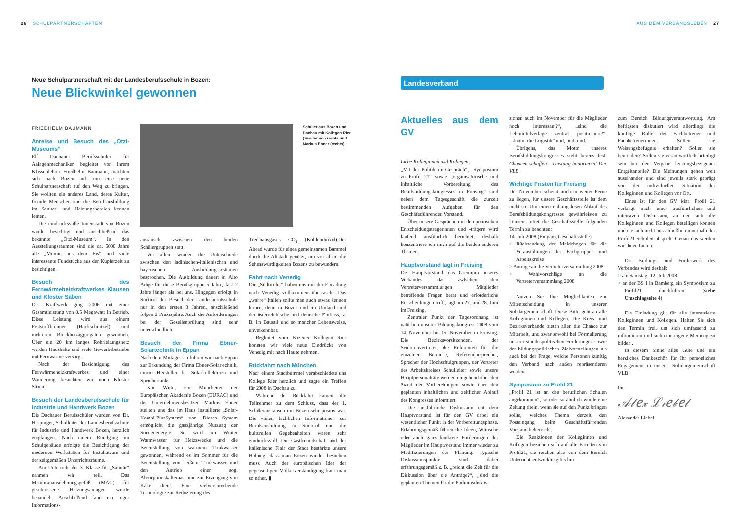26 SCHULPARTNERSCHAFTEN
Neue Schulpartnerschaft mit der Landesberufsschule in Bozen:
Neue Blickwinkel gewonnen
FRIEDHELM BAUMANN
Anreise und Besuch des „Ötzi-Museums“
Elf Dachauer Berufsschüler für Anlagenmechaniker, begleitet von ihrem Klassenlehrer Friedhelm Baumann, machten sich nach Bozen auf, um eine neue Schulpartnerschaft auf den Weg zu bringen. Sie wollten ein anderes Land, deren Kultur, fremde Menschen und die Berufsausbildung im Sanitär- und Heizungsbereich kennen lernen.
Die eindrucksvolle Innenstadt von Bozen wurde besichtigt und anschließend das bekannte „Ötzi-Museum“. In den Ausstellungsräumen sind die ca. 5000 Jahre alte „Mumie aus dem Eis“ und viele interessante Fundstücke aus der Kupferzeit zu besichtigen.
Besuch des Fernwärmeheizkraftwerkes Klausen und Kloster Säben
Das Kraftwerk ging 2006 mit einer Gesamtleistung von 8,5 Megawatt in Betrieb. Diese Leistung wird aus einem Feststoffbrenner (Hackschnitzel) und mehreren Blockheizaggregaten gewonnen. Über ein 20 km langes Rohrleitungsnetz werden Haushalte und viele Gewerbebetriebe mit Fernwärme versorgt.
Nach der Besichtigung des Fernwärmeheizkraftwerkes und einer Wanderung besuchten wir noch Kloster Säben.
Besuch der Landesberufsschule für Industrie und Handwerk Bozen
Die Dachauer Berufsschüler wurden von Dr. Haspinger, Schulleiter der Landesberufsschule für Industrie und Handwerk Bozen, herzlich empfangen. Nach einem Rundgang im Schulgebäude erfolgte die Besichtigung der modernen Werkstätten für Installateure und der zeitgemäßen Unterrichtsräume.
Am Unterricht der 3. Klasse für „Sanitär“ nahmen wir teil. Das Membranausdehnungsgefäß (MAG) für geschlossene Heizungsanlagen wurde behandelt. Anschließend fand ein reger Informations-
Schüler aus Bozen und Dachau mit Kollegen Rier (zweiter von rechts und Markus Ebner (rechts).
austausch zwischen den beiden Schülergruppen statt.
Vor allem wurden die Unterschiede zwischen den ladinischen-italienischen und bayerischen Ausbildungssystemen besprochen. Die Ausbildung dauert in Alto Adige für diese Berufsgruppe 5 Jahre, fast 2 Jahre länger als bei uns. Hingegen erfolgt in Südtirol der Besuch der Landesberufsschule nur in den ersten 3 Jahren, anschließend folgen 2 Praxisjahre. Auch die Anforderungen bei der Gesellenprüfung sind sehr unterschiedlich.
Besuch der Firma Ebner-Solartechnik in Eppan
Nach dem Mittagessen fuhren wir nach Eppan zur Erkundung der Firma Ebner-Solartechnik, einem Hersteller für Solarkollektoren und Speichertanks.
Kai Witte, ein Mitarbeiter der Europäischen Akademie Bozen (EURAC) und der Unternehmensbesitzer Markus Ebner stellten uns das im Haus installierte „Solar-Kombi-PlusSystem“ vor. Dieses System ermöglicht die ganzjährige Nutzung der Sonnenenergie. So wird im Winter Warmwasser für Heizzwecke und die Bereitstellung von warmem Trinkwasser gewonnen, während es im Sommer für die Bereitstellung von heißem Trinkwasser und den Antrieb einer sog. Absorptionskältemaschine zur Erzeugung von Kälte dient. Eine vielversprechende Technologie zur Reduzierung des
Treibhausgases CO<sub>2</sub> (Kohlendioxid).Der Abend wurde für einen gemeinsamen Bummel durch die Altstadt genützt, um vor allem die Sehenswürdigkeiten Bozens zu bewundern.
Fahrt nach Venedig
Die „Südtiroler“ haben uns mit der Einladung nach Venedig vollkommen überrascht. Das „wahre“ Italien sollte man auch etwas kennen lernen, denn in Bozen und im Umland sind der österreichische und deutsche Einfluss, z. B. im Baustil und so mancher Lebensweise, unverkennbar.
Begleitet vom Bozener Kollegen Rier konnten wir viele neue Eindrücke von Venedig mit nach Hause nehmen.
Rückfahrt nach München
Nach einem Stadtbummel verabschiedete uns Kollege Rier herzlich und sagte ein Treffen für 2008 in Dachau zu.
Während der Rückfahrt kamen alle Teilnehmer zu dem Schluss, dass der 1. Schüleraustausch mit Bozen sehr positiv war. Die vielen fachlichen Informationen zur Berufsausbildung in Südtirol und die kulturellen Gegebenheiten waren sehr eindrucksvoll. Die Gastfreundschaft und der italienische Flair der Stadt bestärkte unsere Haltung, dass man Bozen wieder besuchen muss. Auch der europäischen Idee der gegenseitigen Völkerverständigung kam man so näher. ▮
AUS DEM VERBANDSLEBEN 27
Landesverband
Aktuelles aus dem GV
Liebe Kolleginnen und Kollegen,
„Mit der Politik im Gespräch“, „Symposium zu Profil 21“ sowie „organisatorische und inhaltliche Vorbereitung des Berufsbildungskongresses in Freising“ sind neben dem Tagesgeschäft die zurzeit bestimmenden Aufgaben für den Geschäftsführenden Vorstand.
Über unsere Gespräche mit den politischen Entscheidungsträgerinnen und -trägern wird laufend ausführlich berichtet, deshalb konzentriere ich mich auf die beiden anderen Themen.
Hauptvorstand tagt in Freising
Der Hauptvorstand, das Gremium unseres Verbandes, das zwischen den Vertreterversammlungen Mitglieder betreffende Fragen berät und erforderliche Entscheidungen trifft, tagt am 27. und 28. Juni im Freising.
Zentraler Punkt der Tagesordnung ist natürlich unserer Bildungskongress 2008 vom 14. November bis 15. November in Freising. Die Bezirksvorsitzenden, der Seniorenvertreter, die Referenten für die einzelnen Bereiche, Referendarsprecher, Sprecher der Hochschulgruppen, der Vertreter des Arbeitskreises Schulleiter sowie unsere Hauptpersonalräte werden eingehend über den Stand der Vorbereitungen sowie über den geplanten inhaltlichen und zeitlichen Ablauf des Kongresses informiert.
Die ausführliche Diskussion mit dem Hauptvorstand ist für den GV dabei ein wesentlicher Punkt in der Vorbereitungsphase. Erfahrungsgemäß führen die Ideen, Wünsche oder auch ganz konkrete Forderungen der Mitglieder im Hauptvorstand immer wieder zu Modifizierungen der Planung. Typische Diskussionspunkte sind dabei erfahrungsgemäß z. B. „reicht die Zeit für die Diskussion über die Anträge?“, „sind die geplanten Themen für die Podiumsdiskus-
sionen auch im November für die Mitglieder noch interessant?“, „sind die Lehrmittelverlage zentral positioniert?“, „stimmt die Logistik“ und, und, und.
Übrigens, das Motto unseres Berufsbildungskongresses steht bereits fest: Chancen schaffen – Leistung honorieren! Der VLB
Wichtige Fristen für Freising
Der November scheint noch in weiter Ferne zu liegen, für unsere Geschäftsstelle ist dem nicht so. Um einen reibungslosen Ablauf des Berufsbildungskongresses gewährleisten zu können, bittet die Geschäftsstelle folgenden Termin zu beachten:
14. Juli 2008 (Eingang Geschäftsstelle)
> Rücksendung der Meldebogen für die Veranstaltungen der Fachgruppen und Arbeitskreise
> Anträge an die Vertreterversammlung 2008
> Wahlvorschläge an die Vertreterversammlung 2008
Nutzen Sie Ihre Möglichkeiten zur Mitentscheidung in unserer Solidargemeinschaft. Diese Bitte geht an alle Kolleginnen und Kollegen. Die Kreis- und Bezirksverbände bieten allen die Chance zur Mitarbeit, und zwar sowohl bei Formulierung unserer standespolitischen Forderungen sowie der bildungspolitischen Zielvorstellungen als auch bei der Frage, welche Personen künftig den Verband nach außen repräsentieren werden.
Symposium zu Profil 21
„Profil 21 ist an den beruflichen Schulen angekommen“, so oder so ähnlich würde eine Zeitung titeln, wenn sie auf den Punkt bringen sollte, welches Thema derzeit den Posteingang beim Geschäftsführenden Vorstand beherrscht.
Die Reaktionen der Kolleginnen und Kollegen beziehen sich auf alle Facetten von Profil21, sie reichen also von dem Bereich Unterrichtsentwicklung bis hin
zum Bereich Bildungsverantwortung. Am heftigsten diskutiert wird allerdings die künftige Rolle der Fachbetreuer und Fachbetreuerinnen. Sollen sie Weisungsbefugnis erhalten? Sollen sie beurteilen? Sollen sie verantwortlich beteiligt sein bei der Vergabe leistungsbezogener Entgeltanteile? Die Meinungen gehen weit auseinander und sind jeweils stark geprägt von der individuellen Situation der Kolleginnen und Kollegen vor Ort.
Eines ist für den GV klar: Profil 21 verlangt nach einer ausführlichen und intensiven Diskussion, an der sich alle Kolleginnen und Kollegen beteiligen können und die sich nicht ausschließlich innerhalb der Profil21-Schulen abspielt. Genau das werden wir Ihnen bieten:
Das Bildungs- und Förderwerk des Verbandes wird deshalb
> am Samstag, 12. Juli 2008
> an der BS I in Bamberg ein Symposium zu Profil21 durchführen. (siehe Umschlagseite 4)
Die Einladung gilt für alle interessierte Kolleginnen und Kollegen. Halten Sie sich den Termin frei, um sich umfassend zu informieren und sich eine eigene Meinung zu bilden .
In diesem Sinne alles Gute und ein herzliches Dankeschön für Ihr persönliches Engagement in unserer Solidargemeinschaft VLB!
Ihr
𝒜𝓁𝑒𝓍 ℒ𝒾𝑒𝒷𝑒𝓁
Alexander Liebel